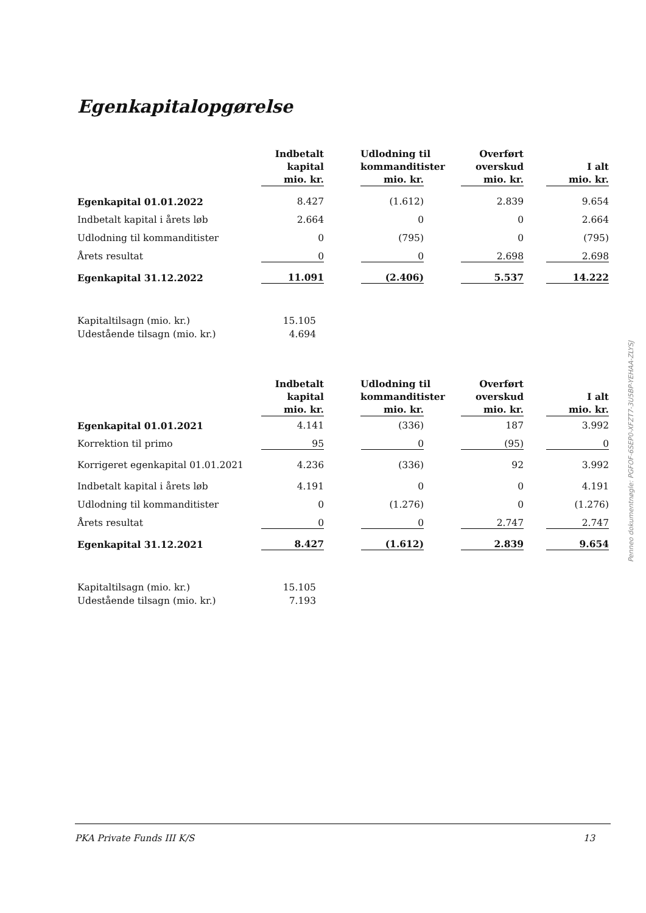Egenkapitalopgørelse
| | Indbetalt kapital mio. kr. | Udlodning til kommanditister mio. kr. | Overført overskud mio. kr. | I alt mio. kr. |
| --- | --- | --- | --- | --- |
| Egenkapital 01.01.2022 | 8.427 | (1.612) | 2.839 | 9.654 |
| Indbetalt kapital i årets løb | 2.664 | 0 | 0 | 2.664 |
| Udlodning til kommanditister | 0 | (795) | 0 | (795) |
| Årets resultat | 0 | 0 | 2.698 | 2.698 |
| Egenkapital 31.12.2022 | 11.091 | (2.406) | 5.537 | 14.222 |
| Kapitaltilsagn (mio. kr.) | 15.105 | | | |
| Udestående tilsagn (mio. kr.) | 4.694 | | | |
| | Indbetalt kapital mio. kr. | Udlodning til kommanditister mio. kr. | Overført overskud mio. kr. | I alt mio. kr. |
| Egenkapital 01.01.2021 | 4.141 | (336) | 187 | 3.992 |
| Korrektion til primo | 95 | 0 | (95) | 0 |
| Korrigeret egenkapital 01.01.2021 | 4.236 | (336) | 92 | 3.992 |
| Indbetalt kapital i årets løb | 4.191 | 0 | 0 | 4.191 |
| Udlodning til kommanditister | 0 | (1.276) | 0 | (1.276) |
| Årets resultat | 0 | 0 | 2.747 | 2.747 |
| Egenkapital 31.12.2021 | 8.427 | (1.612) | 2.839 | 9.654 |
| Kapitaltilsagn (mio. kr.) | 15.105 | | | |
| Udestående tilsagn (mio. kr.) | 7.193 | | | |
Penneo dokumentnøgle: PGFOF-6SEP0-XFZT7-3U5BP-YEHAA-ZLYSJ
PKA Private Funds III K/S 13